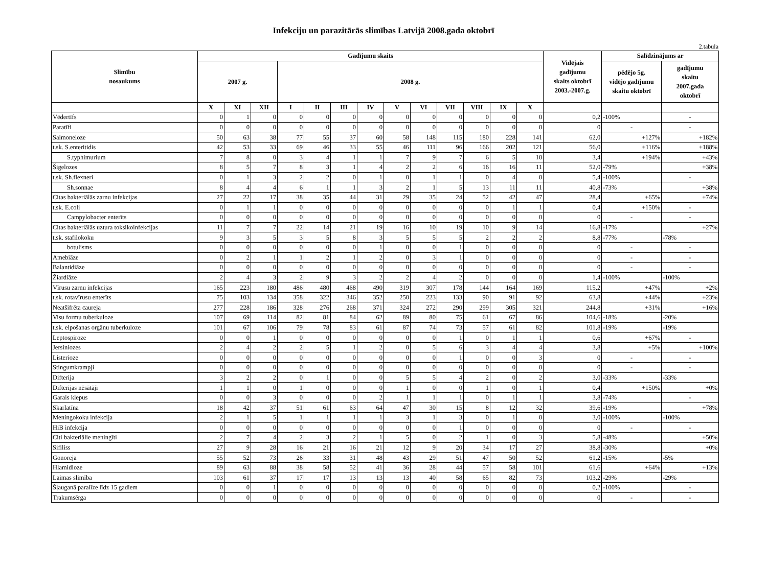Infekciju un parazitārās slimības Latvijā 2008.gada oktobrī
2.tabula
| Slimību nosaukums | Gadījumu skaits | | | | | | | | | | | | | Vidējais gadījumu skaits oktobrī 2003.-2007.g. | Salīdzinājums ar | |
| --- | --- | --- | --- | --- | --- | --- | --- | --- | --- | --- | --- | --- | --- | --- | --- | --- |
| | 2007 g. | | | 2008 g. | | | | | | | | | | | pēdējo 5g. vidējo gadījumu skaitu oktobrī | gadījumu skaitu 2007.gada oktobrī |
| | X | XI | XII | I | II | III | IV | V | VI | VII | VIII | IX | X | | | |
| Vēdertīfs | 0 | 1 | 0 | 0 | 0 | 0 | 0 | 0 | 0 | 0 | 0 | 0 | 0 | 0,2 | -100% | - |
| Paratīfi | 0 | 0 | 0 | 0 | 0 | 0 | 0 | 0 | 0 | 0 | 0 | 0 | 0 | 0 | - | - |
| Salmoneloze | 50 | 63 | 38 | 77 | 55 | 37 | 60 | 58 | 148 | 115 | 180 | 228 | 141 | 62,0 | +127% | +182% |
| t.sk. S.enteritidis | 42 | 53 | 33 | 69 | 46 | 33 | 55 | 46 | 111 | 96 | 166 | 202 | 121 | 56,0 | +116% | +188% |
| S.typhimurium | 7 | 8 | 0 | 3 | 4 | 1 | 1 | 7 | 9 | 7 | 6 | 5 | 10 | 3,4 | +194% | +43% |
| Šigelozes | 8 | 5 | 7 | 8 | 3 | 1 | 4 | 2 | 2 | 6 | 16 | 16 | 11 | 52,0 | -79% | +38% |
| t.sk. Sh.flexneri | 0 | 1 | 3 | 2 | 2 | 0 | 1 | 0 | 1 | 1 | 0 | 4 | 0 | 5,4 | -100% | - |
| Sh.sonnae | 8 | 4 | 4 | 6 | 1 | 1 | 3 | 2 | 1 | 5 | 13 | 11 | 11 | 40,8 | -73% | +38% |
| Citas bakteriālās zarnu infekcijas | 27 | 22 | 17 | 38 | 35 | 44 | 31 | 29 | 35 | 24 | 52 | 42 | 47 | 28,4 | +65% | +74% |
| t.sk. E.coli | 0 | 1 | 1 | 0 | 0 | 0 | 0 | 0 | 0 | 0 | 0 | 1 | 1 | 0,4 | +150% | - |
| Campylobacter enterīts | 0 | 0 | 0 | 0 | 0 | 0 | 0 | 0 | 0 | 0 | 0 | 0 | 0 | 0 | - | - |
| Citas bakteriālās uztura toksikoinfekcijas | 11 | 7 | 7 | 22 | 14 | 21 | 19 | 16 | 10 | 19 | 10 | 9 | 14 | 16,8 | -17% | +27% |
| t.sk. stafilokoku | 9 | 3 | 5 | 3 | 5 | 8 | 3 | 5 | 5 | 5 | 2 | 2 | 2 | 8,8 | -77% | -78% |
| botulisms | 0 | 0 | 0 | 0 | 0 | 0 | 1 | 0 | 0 | 1 | 0 | 0 | 0 | 0 | - | - |
| Amebiāze | 0 | 2 | 1 | 1 | 2 | 1 | 2 | 0 | 3 | 1 | 0 | 0 | 0 | 0 | - | - |
| Balantidiāze | 0 | 0 | 0 | 0 | 0 | 0 | 0 | 0 | 0 | 0 | 0 | 0 | 0 | 0 | - | - |
| Žiardiāze | 2 | 4 | 3 | 2 | 9 | 3 | 2 | 2 | 4 | 2 | 0 | 0 | 0 | 1,4 | -100% | -100% |
| Vīrusu zarnu infekcijas | 165 | 223 | 180 | 486 | 480 | 468 | 490 | 319 | 307 | 178 | 144 | 164 | 169 | 115,2 | +47% | +2% |
| t.sk. rotavīrusu enterīts | 75 | 103 | 134 | 358 | 322 | 346 | 352 | 250 | 223 | 133 | 90 | 91 | 92 | 63,8 | +44% | +23% |
| Neatšifrēta caureja | 277 | 228 | 186 | 328 | 276 | 268 | 371 | 324 | 272 | 290 | 299 | 305 | 321 | 244,8 | +31% | +16% |
| Visu formu tuberkuloze | 107 | 69 | 114 | 82 | 81 | 84 | 62 | 89 | 80 | 75 | 61 | 67 | 86 | 104,6 | -18% | -20% |
| t.sk. elpošanas orgānu tuberkuloze | 101 | 67 | 106 | 79 | 78 | 83 | 61 | 87 | 74 | 73 | 57 | 61 | 82 | 101,8 | -19% | -19% |
| Leptospiroze | 0 | 0 | 1 | 0 | 0 | 0 | 0 | 0 | 0 | 1 | 0 | 1 | 1 | 0,6 | +67% | - |
| Jersiniozes | 2 | 4 | 2 | 2 | 5 | 1 | 2 | 0 | 5 | 6 | 3 | 4 | 4 | 3,8 | +5% | +100% |
| Listerioze | 0 | 0 | 0 | 0 | 0 | 0 | 0 | 0 | 0 | 1 | 0 | 0 | 3 | 0 | - | - |
| Stingumkrampji | 0 | 0 | 0 | 0 | 0 | 0 | 0 | 0 | 0 | 0 | 0 | 0 | 0 | 0 | - | - |
| Difterija | 3 | 2 | 2 | 0 | 1 | 0 | 0 | 5 | 5 | 4 | 2 | 0 | 2 | 3,0 | -33% | -33% |
| Difterijas nēsātāji | 1 | 1 | 0 | 1 | 0 | 0 | 0 | 1 | 0 | 0 | 1 | 0 | 1 | 0,4 | +150% | +0% |
| Garais klepus | 0 | 0 | 3 | 0 | 0 | 0 | 2 | 1 | 1 | 1 | 0 | 1 | 1 | 3,8 | -74% | - |
| Skarlatīna | 18 | 42 | 37 | 51 | 61 | 63 | 64 | 47 | 30 | 15 | 8 | 12 | 32 | 39,6 | -19% | +78% |
| Meningokoku infekcija | 2 | 1 | 5 | 1 | 1 | 1 | 1 | 3 | 1 | 3 | 0 | 1 | 0 | 3,0 | -100% | -100% |
| HiB infekcija | 0 | 0 | 0 | 0 | 0 | 0 | 0 | 0 | 0 | 1 | 0 | 0 | 0 | 0 | - | - |
| Citi bakteriālie meningīti | 2 | 7 | 4 | 2 | 3 | 2 | 1 | 5 | 0 | 2 | 1 | 0 | 3 | 5,8 | -48% | +50% |
| Sifiliss | 27 | 9 | 28 | 16 | 21 | 16 | 21 | 12 | 9 | 20 | 34 | 17 | 27 | 38,8 | -30% | +0% |
| Gonoreja | 55 | 52 | 73 | 26 | 33 | 31 | 48 | 43 | 29 | 51 | 47 | 50 | 52 | 61,2 | -15% | -5% |
| Hlamidioze | 89 | 63 | 88 | 38 | 58 | 52 | 41 | 36 | 28 | 44 | 57 | 58 | 101 | 61,6 | +64% | +13% |
| Laimas slimība | 103 | 61 | 37 | 17 | 17 | 13 | 13 | 13 | 40 | 58 | 65 | 82 | 73 | 103,2 | -29% | -29% |
| Šļauganā paralīze līdz 15 gadiem | 0 | 0 | 1 | 0 | 0 | 0 | 0 | 0 | 0 | 0 | 0 | 0 | 0 | 0,2 | -100% | - |
| Trakumsērga | 0 | 0 | 0 | 0 | 0 | 0 | 0 | 0 | 0 | 0 | 0 | 0 | 0 | 0 | - | - |